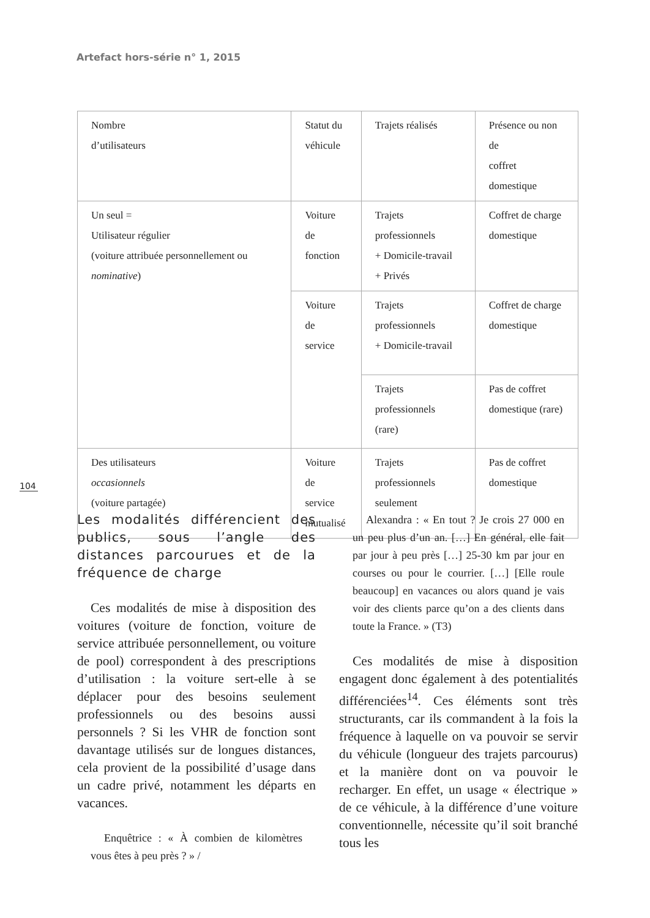Artefact hors-série n° 1, 2015
| Nombre d’utilisateurs | Statut du véhicule | Trajets réalisés | Présence ou non de coffret domestique |
| Un seul = Utilisateur régulier (voiture attribuée personnellement ou nominative ) | Voiture de fonction | Trajets professionnels + Domicile-travail + Privés | Coffret de charge domestique |
| | Voiture de service | Trajets professionnels + Domicile-travail | Coffret de charge domestique |
| | | Trajets professionnels (rare) | Pas de coffret domestique (rare) |
| Des utilisateurs occasionnels (voiture partagée) | Voiture de service mutualisé | Trajets professionnels seulement | Pas de coffret domestique |
104
Les modalités différencient des publics, sous l’angle des distances parcourues et de la fréquence de charge
Ces modalités de mise à disposition des voitures (voiture de fonction, voiture de service attribuée personnellement, ou voiture de pool) correspondent à des prescriptions d’utilisation : la voiture sert-elle à se déplacer pour des besoins seulement professionnels ou des besoins aussi personnels ? Si les VHR de fonction sont davantage utilisés sur de longues distances, cela provient de la possibilité d’usage dans un cadre privé, notamment les départs en vacances.
Enquêtrice : « À combien de kilomètres vous êtes à peu près ? » /
Alexandra : « En tout ? Je crois 27 000 en un peu plus d’un an. […] En général, elle fait par jour à peu près […] 25-30 km par jour en courses ou pour le courrier. […] [Elle roule beaucoup] en vacances ou alors quand je vais voir des clients parce qu’on a des clients dans toute la France. » (T3)
Ces modalités de mise à disposition engagent donc également à des potentialités différenciées<sup>14</sup>. Ces éléments sont très structurants, car ils commandent à la fois la fréquence à laquelle on va pouvoir se servir du véhicule (longueur des trajets parcourus) et la manière dont on va pouvoir le recharger. En effet, un usage « électrique » de ce véhicule, à la différence d’une voiture conventionnelle, nécessite qu’il soit branché tous les